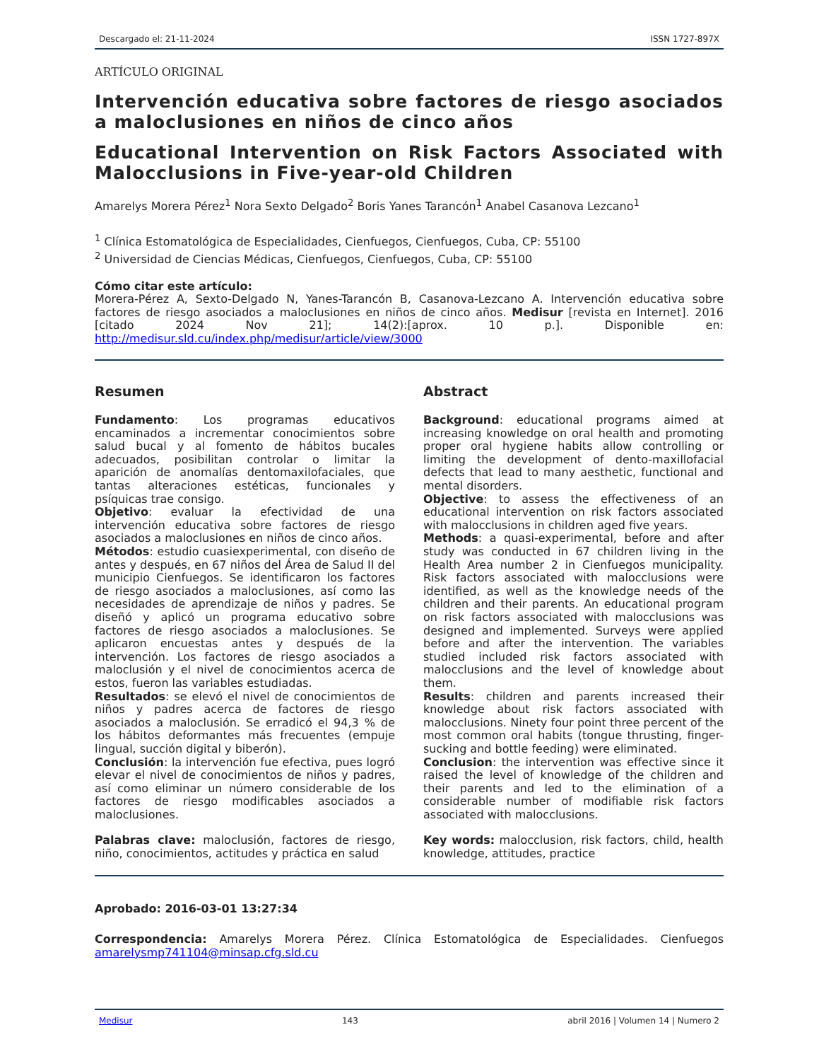Descargado el: 21-11-2024 ISSN 1727-897X
ARTÍCULO ORIGINAL
Intervención educativa sobre factores de riesgo asociados a maloclusiones en niños de cinco años
Educational Intervention on Risk Factors Associated with Malocclusions in Five-year-old Children
Amarelys Morera Pérez<sup>1</sup> Nora Sexto Delgado<sup>2</sup> Boris Yanes Tarancón<sup>1</sup> Anabel Casanova Lezcano<sup>1</sup>
<sup>1</sup> Clínica Estomatológica de Especialidades, Cienfuegos, Cienfuegos, Cuba, CP: 55100
<sup>2</sup> Universidad de Ciencias Médicas, Cienfuegos, Cienfuegos, Cuba, CP: 55100
Cómo citar este artículo:
Morera-Pérez A, Sexto-Delgado N, Yanes-Tarancón B, Casanova-Lezcano A. Intervención educativa sobre factores de riesgo asociados a maloclusiones en niños de cinco años. Medisur [revista en Internet]. 2016 [citado 2024 Nov 21]; 14(2):[aprox. 10 p.]. Disponible en: http://medisur.sld.cu/index.php/medisur/article/view/3000
Resumen
Fundamento: Los programas educativos encaminados a incrementar conocimientos sobre salud bucal y al fomento de hábitos bucales adecuados, posibilitan controlar o limitar la aparición de anomalías dentomaxilofaciales, que tantas alteraciones estéticas, funcionales y psíquicas trae consigo.
Objetivo: evaluar la efectividad de una intervención educativa sobre factores de riesgo asociados a maloclusiones en niños de cinco años.
Métodos: estudio cuasiexperimental, con diseño de antes y después, en 67 niños del Área de Salud II del municipio Cienfuegos. Se identificaron los factores de riesgo asociados a maloclusiones, así como las necesidades de aprendizaje de niños y padres. Se diseñó y aplicó un programa educativo sobre factores de riesgo asociados a maloclusiones. Se aplicaron encuestas antes y después de la intervención. Los factores de riesgo asociados a maloclusión y el nivel de conocimientos acerca de estos, fueron las variables estudiadas.
Resultados: se elevó el nivel de conocimientos de niños y padres acerca de factores de riesgo asociados a maloclusión. Se erradicó el 94,3 % de los hábitos deformantes más frecuentes (empuje lingual, succión digital y biberón).
Conclusión: la intervención fue efectiva, pues logró elevar el nivel de conocimientos de niños y padres, así como eliminar un número considerable de los factores de riesgo modificables asociados a maloclusiones.
Palabras clave: maloclusión, factores de riesgo, niño, conocimientos, actitudes y práctica en salud
Abstract
Background: educational programs aimed at increasing knowledge on oral health and promoting proper oral hygiene habits allow controlling or limiting the development of dento-maxillofacial defects that lead to many aesthetic, functional and mental disorders.
Objective: to assess the effectiveness of an educational intervention on risk factors associated with malocclusions in children aged five years.
Methods: a quasi-experimental, before and after study was conducted in 67 children living in the Health Area number 2 in Cienfuegos municipality. Risk factors associated with malocclusions were identified, as well as the knowledge needs of the children and their parents. An educational program on risk factors associated with malocclusions was designed and implemented. Surveys were applied before and after the intervention. The variables studied included risk factors associated with malocclusions and the level of knowledge about them.
Results: children and parents increased their knowledge about risk factors associated with malocclusions. Ninety four point three percent of the most common oral habits (tongue thrusting, finger-sucking and bottle feeding) were eliminated.
Conclusion: the intervention was effective since it raised the level of knowledge of the children and their parents and led to the elimination of a considerable number of modifiable risk factors associated with malocclusions.
Key words: malocclusion, risk factors, child, health knowledge, attitudes, practice
Aprobado: 2016-03-01 13:27:34
Correspondencia: Amarelys Morera Pérez. Clínica Estomatológica de Especialidades. Cienfuegos amarelysmp741104@minsap.cfg.sld.cu
Medisur 143 abril 2016 | Volumen 14 | Numero 2